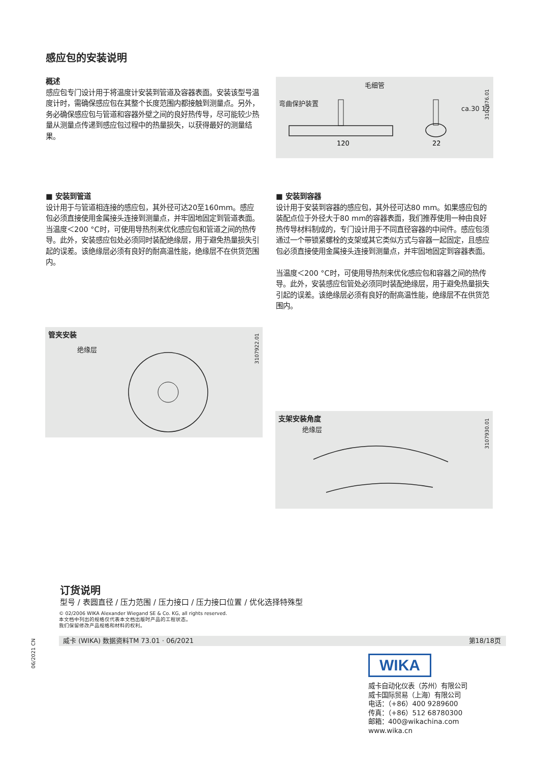感应包的安装说明
概述
感应包专门设计用于将温度计安装到管道及容器表面。安装该型号温度计时，需确保感应包在其整个长度范围内都接触到测量点。另外，务必确保感应包与管道和容器外壁之间的良好热传导，尽可能较少热量从测量点传递到感应包过程中的热量损失，以获得最好的测量结果。
120
22
毛细管
弯曲保护装置
ca.30 12
3107876.01
■ 安装到管道
设计用于与管道相连接的感应包，其外径可达20至160mm。感应包必须直接使用金属接头连接到测量点，并牢固地固定到管道表面。当温度＜200 °C时，可使用导热剂来优化感应包和管道之间的热传导。此外，安装感应包处必须同时装配绝缘层，用于避免热量损失引起的误差。该绝缘层必须有良好的耐高温性能，绝缘层不在供货范围内。
■ 安装到容器
设计用于安装到容器的感应包，其外径可达80 mm。如果感应包的装配点位于外径大于80 mm的容器表面，我们推荐使用一种由良好热传导材料制成的，专门设计用于不同直径容器的中间件。感应包须通过一个带锁紧螺栓的支架或其它类似方式与容器一起固定，且感应包必须直接使用金属接头连接到测量点，并牢固地固定到容器表面。
当温度＜200 °C时，可使用导热剂来优化感应包和容器之间的热传导。此外，安装感应包管处必须同时装配绝缘层，用于避免热量损失引起的误差。该绝缘层必须有良好的耐高温性能，绝缘层不在供货范围内。
管夹安装
绝缘层
3107922.01
支架安装角度
绝缘层
3107930.01
订货说明
型号 / 表圆直径 / 压力范围 / 压力接口 / 压力接口位置 / 优化选择特殊型
© 02/2006 WIKA Alexander Wiegand SE & Co. KG, all rights reserved.
本文档中列出的规格仅代表本文档出版时产品的工程状态。
我们保留修改产品规格和材料的权利。
威卡 (WIKA) 数据资料TM 73.01 · 06/2021 第18/18页
06/2021 CN
WIKA
威卡自动化仪表（苏州）有限公司
威卡国际贸易（上海）有限公司
电话：（+86）400 9289600
传真：（+86）512 68780300
邮箱：400@wikachina.com
www.wika.cn